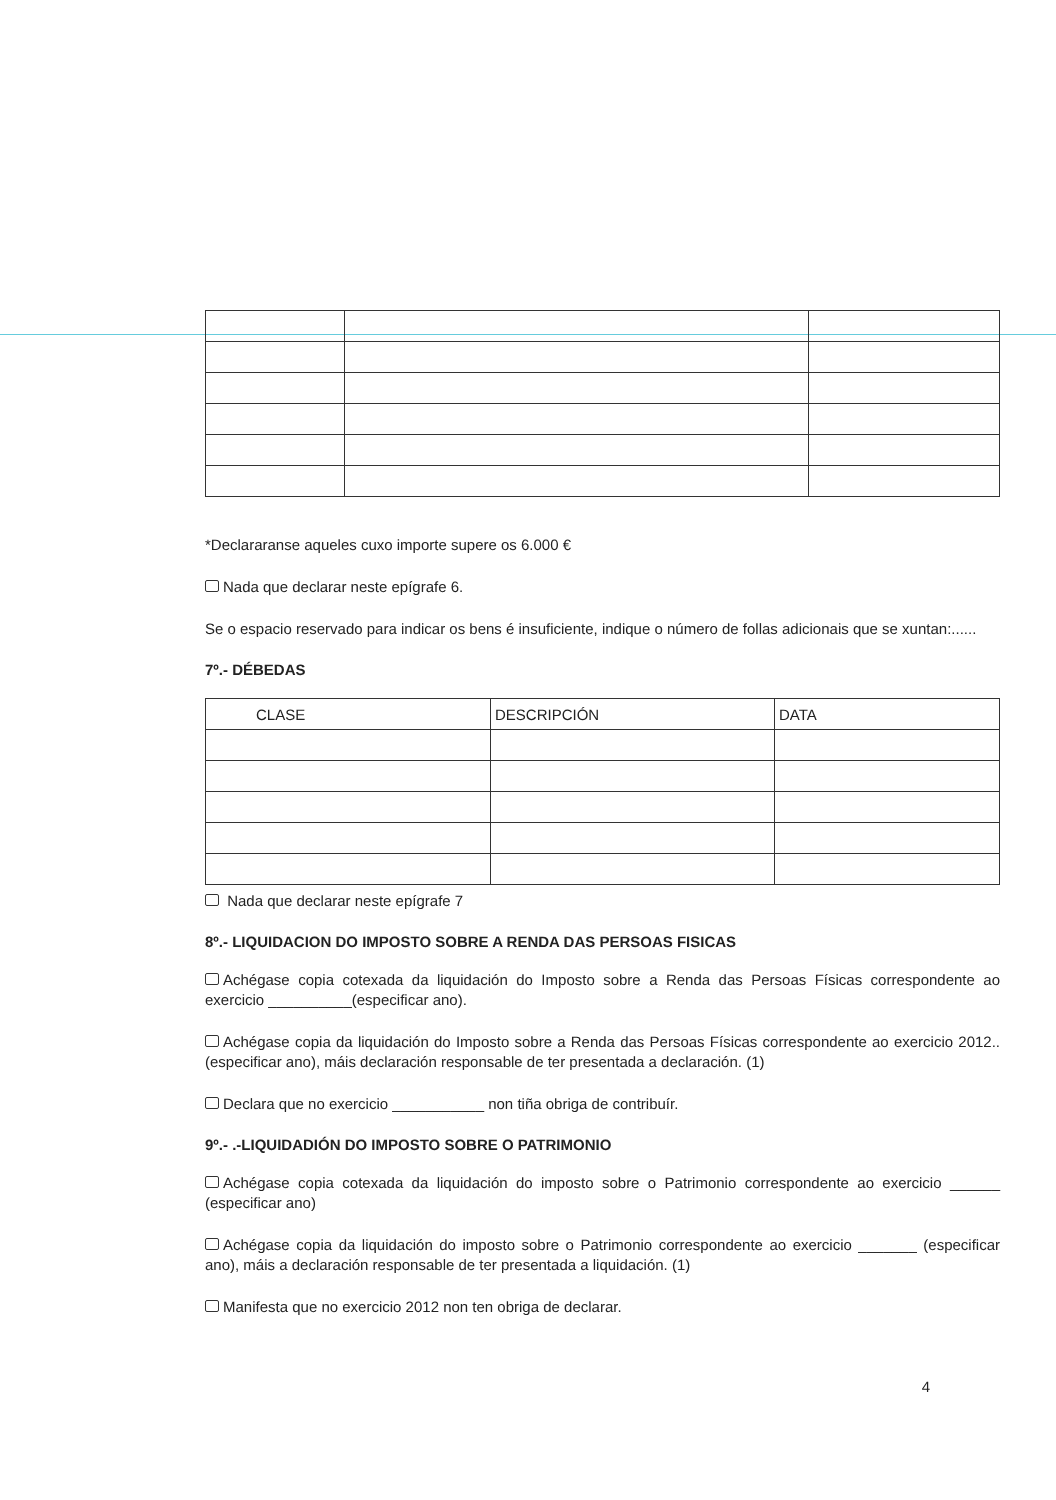*Declararanse aqueles cuxo importe supere os 6.000 €
Nada que declarar neste epígrafe 6.
Se o espacio reservado para indicar os bens é insuficiente, indique o número de follas adicionais que se xuntan:......
7º.- DÉBEDAS
| CLASE | DESCRIPCIÓN | DATA |
| --- | --- | --- |
Nada que declarar neste epígrafe 7
8º.- LIQUIDACION DO IMPOSTO SOBRE A RENDA DAS PERSOAS FISICAS
Achégase copia cotexada da liquidación do Imposto sobre a Renda das Persoas Físicas correspondente ao exercicio __________(especificar ano).
Achégase copia da liquidación do Imposto sobre a Renda das Persoas Físicas correspondente ao exercicio 2012.. (especificar ano), máis declaración responsable de ter presentada a declaración. (1)
Declara que no exercicio ___________ non tiña obriga de contribuír.
9º.- .-LIQUIDADIÓN DO IMPOSTO SOBRE O PATRIMONIO
Achégase copia cotexada da liquidación do imposto sobre o Patrimonio correspondente ao exercicio ______ (especificar ano)
Achégase copia da liquidación do imposto sobre o Patrimonio correspondente ao exercicio _______ (especificar ano), máis a declaración responsable de ter presentada a liquidación. (1)
Manifesta que no exercicio 2012 non ten obriga de declarar.
4